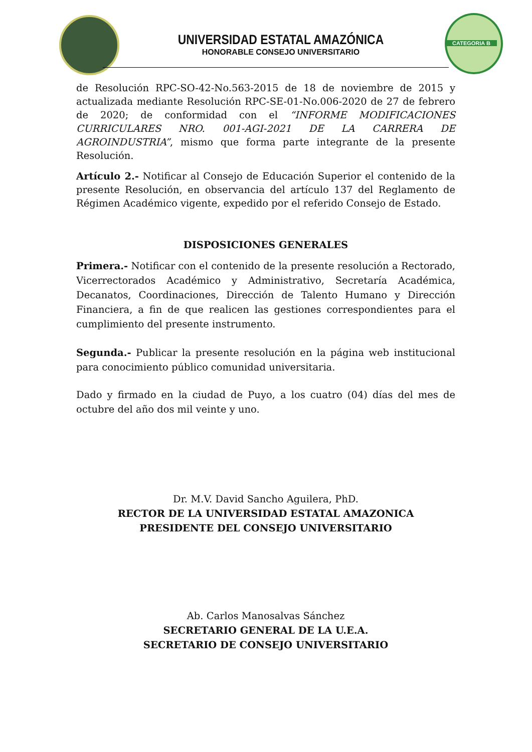UNIVERSIDAD ESTATAL AMAZÓNICA
HONORABLE CONSEJO UNIVERSITARIO
CATEGORIA B
de Resolución RPC-SO-42-No.563-2015 de 18 de noviembre de 2015 y actualizada mediante Resolución RPC-SE-01-No.006-2020 de 27 de febrero de 2020; de conformidad con el “INFORME MODIFICACIONES CURRICULARES NRO. 001-AGI-2021 DE LA CARRERA DE AGROINDUSTRIA”, mismo que forma parte integrante de la presente Resolución.
Artículo 2.- Notificar al Consejo de Educación Superior el contenido de la presente Resolución, en observancia del artículo 137 del Reglamento de Régimen Académico vigente, expedido por el referido Consejo de Estado.
DISPOSICIONES GENERALES
Primera.- Notificar con el contenido de la presente resolución a Rectorado, Vicerrectorados Académico y Administrativo, Secretaría Académica, Decanatos, Coordinaciones, Dirección de Talento Humano y Dirección Financiera, a fin de que realicen las gestiones correspondientes para el cumplimiento del presente instrumento.
Segunda.- Publicar la presente resolución en la página web institucional para conocimiento público comunidad universitaria.
Dado y firmado en la ciudad de Puyo, a los cuatro (04) días del mes de octubre del año dos mil veinte y uno.
Dr. M.V. David Sancho Aguilera, PhD.
RECTOR DE LA UNIVERSIDAD ESTATAL AMAZONICA
PRESIDENTE DEL CONSEJO UNIVERSITARIO
Ab. Carlos Manosalvas Sánchez
SECRETARIO GENERAL DE LA U.E.A.
SECRETARIO DE CONSEJO UNIVERSITARIO